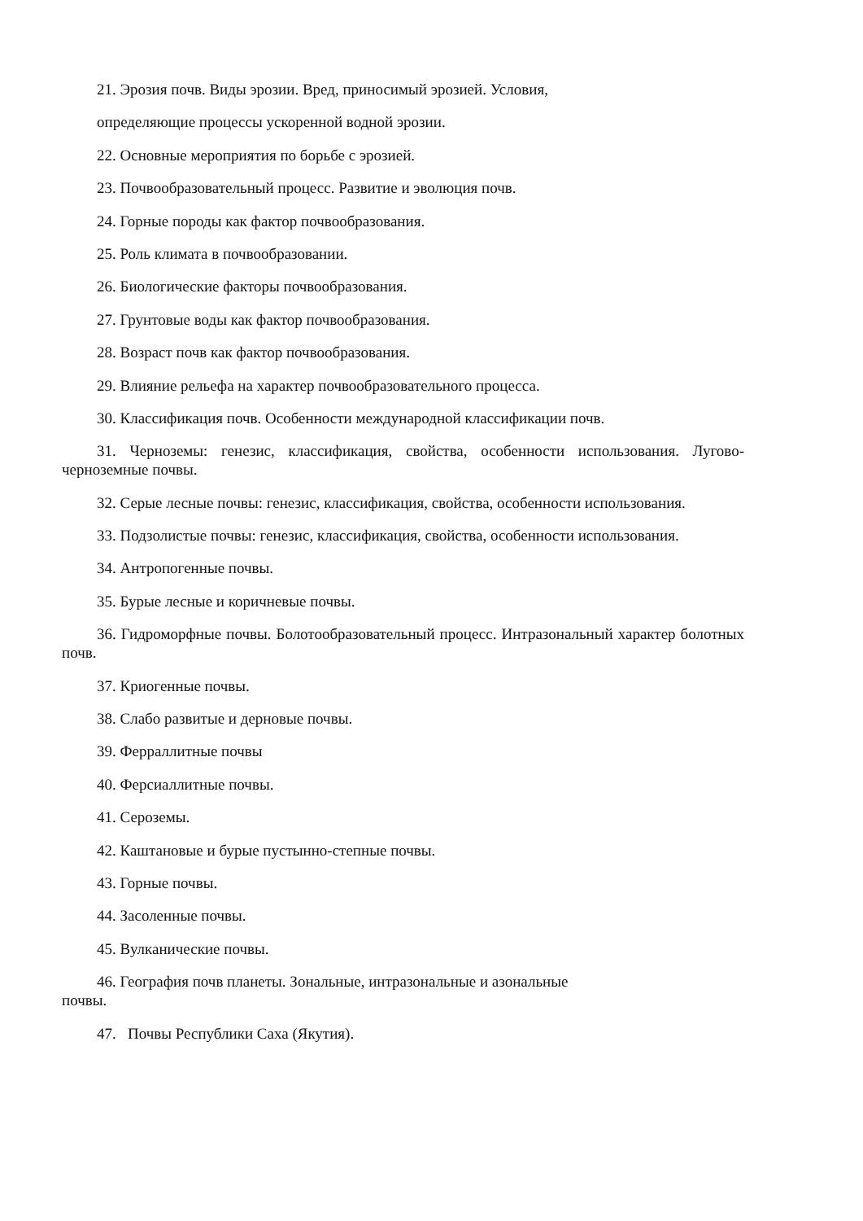21. Эрозия почв. Виды эрозии. Вред, приносимый эрозией. Условия,
определяющие процессы ускоренной водной эрозии.
22. Основные мероприятия по борьбе с эрозией.
23. Почвообразовательный процесс. Развитие и эволюция почв.
24. Горные породы как фактор почвообразования.
25. Роль климата в почвообразовании.
26. Биологические факторы почвообразования.
27. Грунтовые воды как фактор почвообразования.
28. Возраст почв как фактор почвообразования.
29. Влияние рельефа на характер почвообразовательного процесса.
30. Классификация почв. Особенности международной классификации почв.
31. Черноземы: генезис, классификация, свойства, особенности использования. Лугово-черноземные почвы.
32. Серые лесные почвы: генезис, классификация, свойства, особенности использования.
33. Подзолистые почвы: генезис, классификация, свойства, особенности использования.
34. Антропогенные почвы.
35. Бурые лесные и коричневые почвы.
36. Гидроморфные почвы. Болотообразовательный процесс. Интразональный характер болотных почв.
37. Криогенные почвы.
38. Слабо развитые и дерновые почвы.
39. Ферраллитные почвы
40. Ферсиаллитные почвы.
41. Сероземы.
42. Каштановые и бурые пустынно-степные почвы.
43. Горные почвы.
44. Засоленные почвы.
45. Вулканические почвы.
46. География почв планеты. Зональные, интразональные и азональные
почвы.
47. Почвы Республики Саха (Якутия).